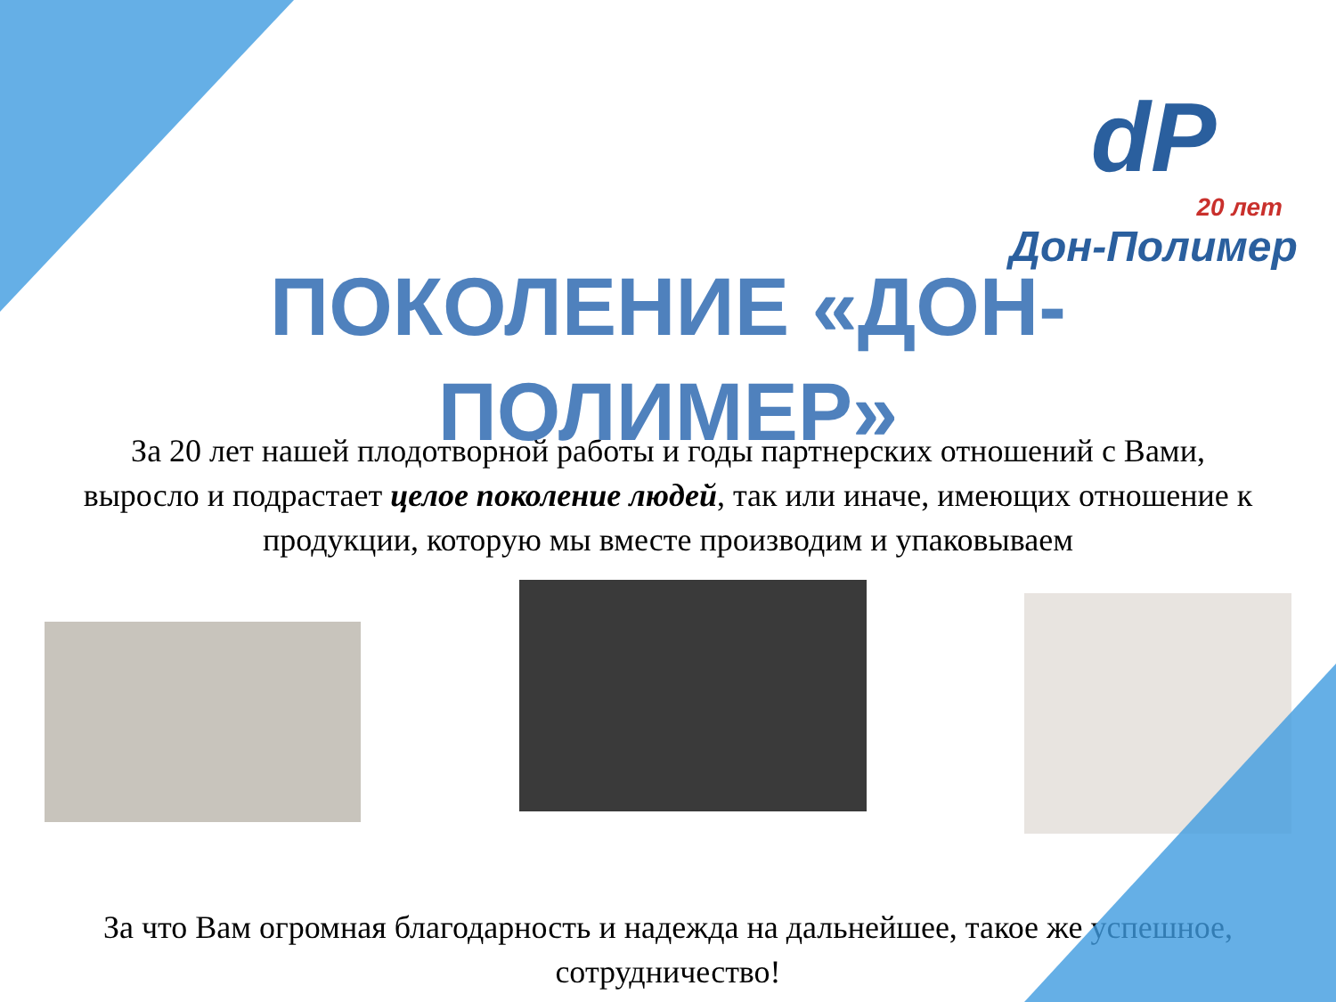dP
20 лет
Дон-Полимер
ПОКОЛЕНИЕ «ДОН-ПОЛИМЕР»
За 20 лет нашей плодотворной работы и годы партнерских отношений с Вами, выросло и подрастает целое поколение людей, так или иначе, имеющих отношение к продукции, которую мы вместе производим и упаковываем
За что Вам огромная благодарность и надежда на дальнейшее, такое же успешное, сотрудничество!